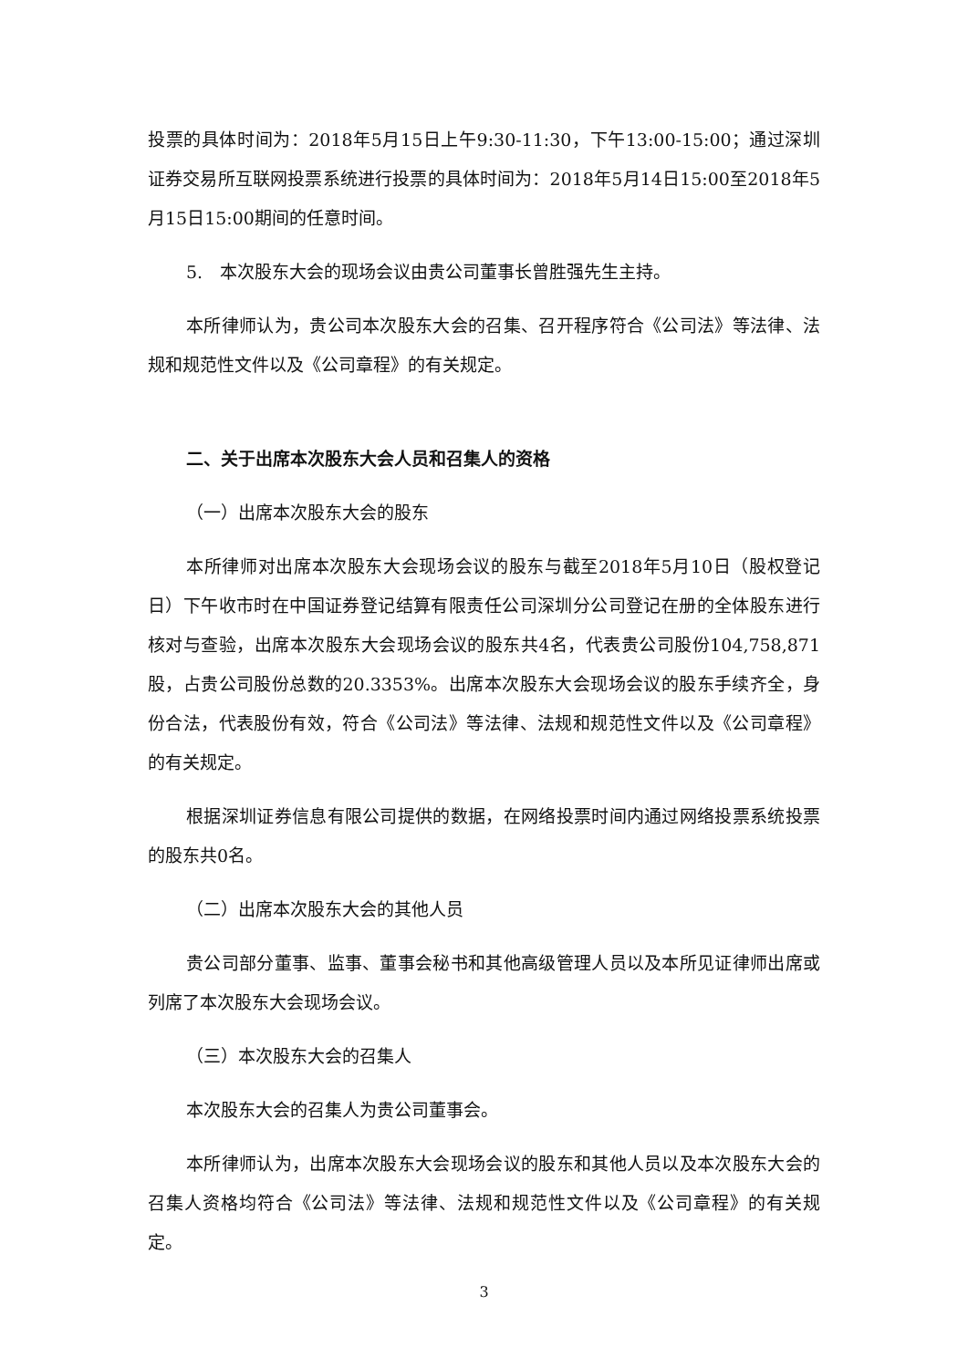投票的具体时间为：2018年5月15日上午9:30-11:30，下午13:00-15:00；通过深圳证券交易所互联网投票系统进行投票的具体时间为：2018年5月14日15:00至2018年5月15日15:00期间的任意时间。
5.　本次股东大会的现场会议由贵公司董事长曾胜强先生主持。
本所律师认为，贵公司本次股东大会的召集、召开程序符合《公司法》等法律、法规和规范性文件以及《公司章程》的有关规定。
二、关于出席本次股东大会人员和召集人的资格
（一）出席本次股东大会的股东
本所律师对出席本次股东大会现场会议的股东与截至2018年5月10日（股权登记日）下午收市时在中国证券登记结算有限责任公司深圳分公司登记在册的全体股东进行核对与查验，出席本次股东大会现场会议的股东共4名，代表贵公司股份104,758,871股，占贵公司股份总数的20.3353%。出席本次股东大会现场会议的股东手续齐全，身份合法，代表股份有效，符合《公司法》等法律、法规和规范性文件以及《公司章程》的有关规定。
根据深圳证券信息有限公司提供的数据，在网络投票时间内通过网络投票系统投票的股东共0名。
（二）出席本次股东大会的其他人员
贵公司部分董事、监事、董事会秘书和其他高级管理人员以及本所见证律师出席或列席了本次股东大会现场会议。
（三）本次股东大会的召集人
本次股东大会的召集人为贵公司董事会。
本所律师认为，出席本次股东大会现场会议的股东和其他人员以及本次股东大会的召集人资格均符合《公司法》等法律、法规和规范性文件以及《公司章程》的有关规定。
3